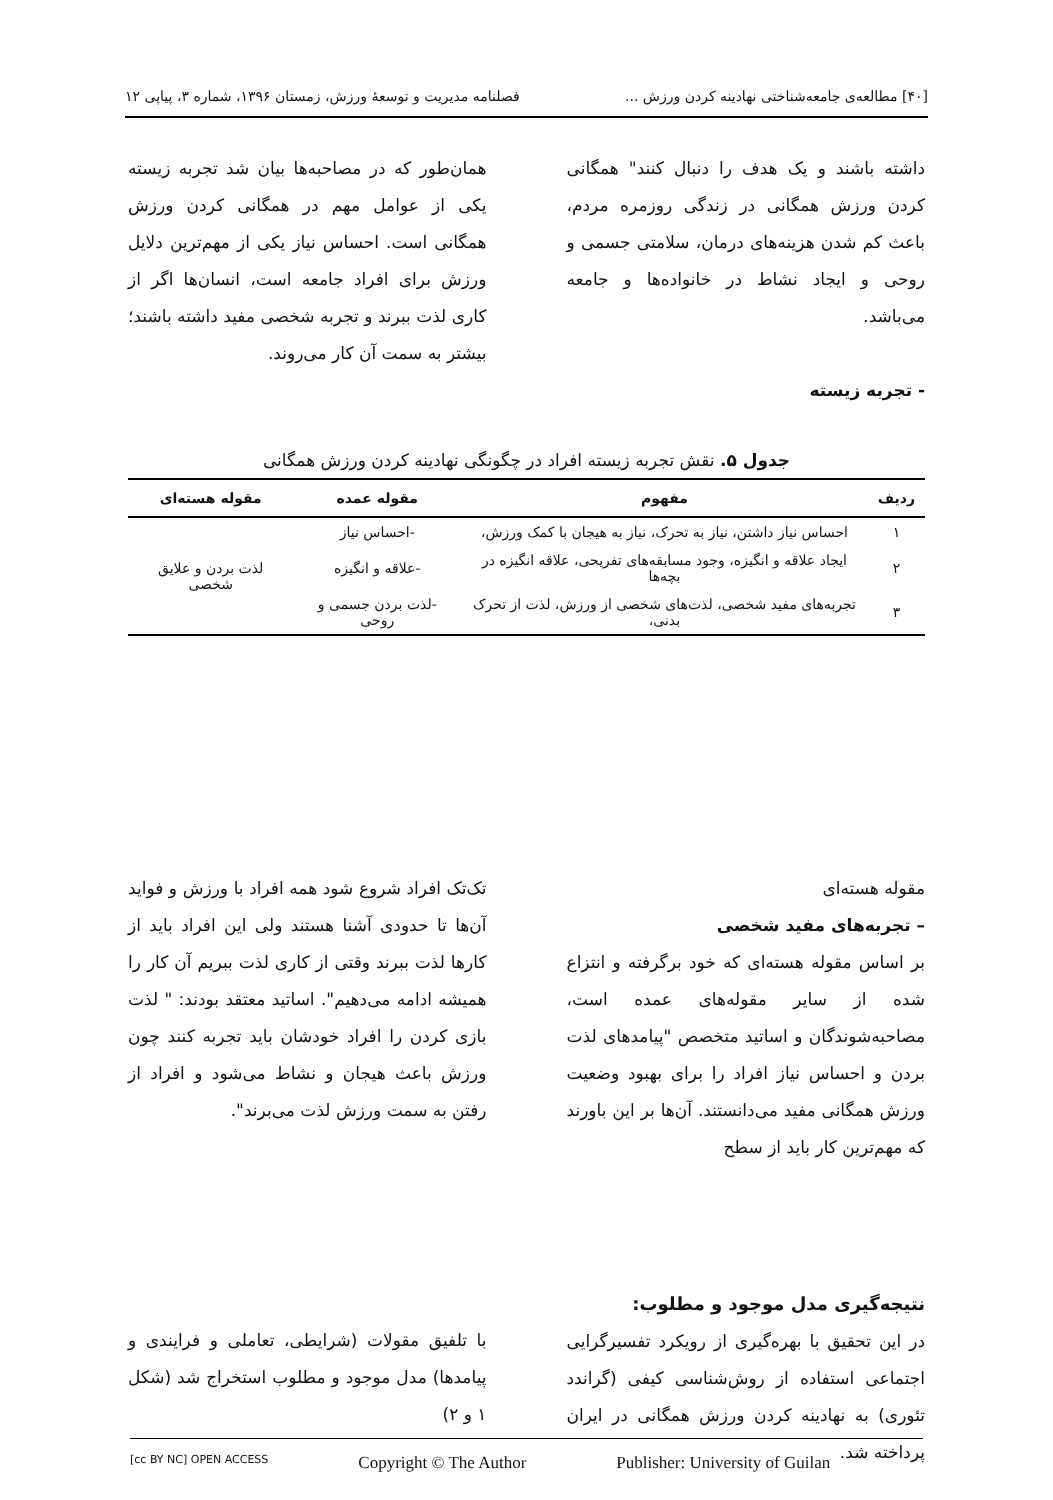[۴۰] مطالعه‌ی جامعه‌شناختی نهادینه کردن ورزش ... فصلنامه مدیریت و توسعهٔ ورزش، زمستان ۱۳۹۶، شماره ۳، پیاپی ۱۲
داشته باشند و یک هدف را دنبال کنند" همگانی کردن ورزش همگانی در زندگی روزمره مردم، باعث کم شدن هزینه‌های درمان، سلامتی جسمی و روحی و ایجاد نشاط در خانواده‌ها و جامعه می‌باشد.
- تجربه زیسته
همان‌طور که در مصاحبه‌ها بیان شد تجربه زیسته یکی از عوامل مهم در همگانی کردن ورزش همگانی است. احساس نیاز یکی از مهم‌ترین دلایل ورزش برای افراد جامعه است، انسان‌ها اگر از کاری لذت ببرند و تجربه شخصی مفید داشته باشند؛ بیشتر به سمت آن کار می‌روند.
جدول ۵. نقش تجربه زیسته افراد در چگونگی نهادینه کردن ورزش همگانی
| ردیف | مفهوم | مقوله عمده | مقوله هسته‌ای |
| --- | --- | --- | --- |
| ۱ | احساس نیاز داشتن، نیاز به تحرک، نیاز به هیجان با کمک ورزش، | -احساس نیاز | لذت بردن و علایق شخصی |
| ۲ | ایجاد علاقه و انگیزه، وجود مسابقه‌های تفریحی، علاقه انگیزه در بچه‌ها | -علاقه و انگیزه | |
| ۳ | تجربه‌های مفید شخصی، لذت‌های شخصی از ورزش، لذت از تحرک بدنی، | -لذت بردن جسمی و روحی | |
مقوله هسته‌ای
– تجربه‌های مفید شخصی
بر اساس مقوله هسته‌ای که خود برگرفته و انتزاع شده از سایر مقوله‌های عمده است، مصاحبه‌شوندگان و اساتید متخصص "پیامدهای لذت بردن و احساس نیاز افراد را برای بهبود وضعیت ورزش همگانی مفید می‌دانستند. آن‌ها بر این باورند که مهم‌ترین کار باید از سطح
تک‌تک افراد شروع شود همه افراد با ورزش و فواید آن‌ها تا حدودی آشنا هستند ولی این افراد باید از کارها لذت ببرند وقتی از کاری لذت ببریم آن کار را همیشه ادامه می‌دهیم". اساتید معتقد بودند: " لذت بازی کردن را افراد خودشان باید تجربه کنند چون ورزش باعث هیجان و نشاط می‌شود و افراد از رفتن به سمت ورزش لذت می‌برند".
نتیجه‌گیری مدل موجود و مطلوب:
در این تحقیق با بهره‌گیری از رویکرد تفسیرگرایی اجتماعی استفاده از روش‌شناسی کیفی (گراندد تئوری) به نهادینه کردن ورزش همگانی در ایران پرداخته شد.
با تلفیق مقولات (شرایطی، تعاملی و فرایندی و پیامدها) مدل موجود و مطلوب استخراج شد (شکل ۱ و ۲)
[cc BY NC] OPEN ACCESS Copyright © The Author Publisher: University of Guilan